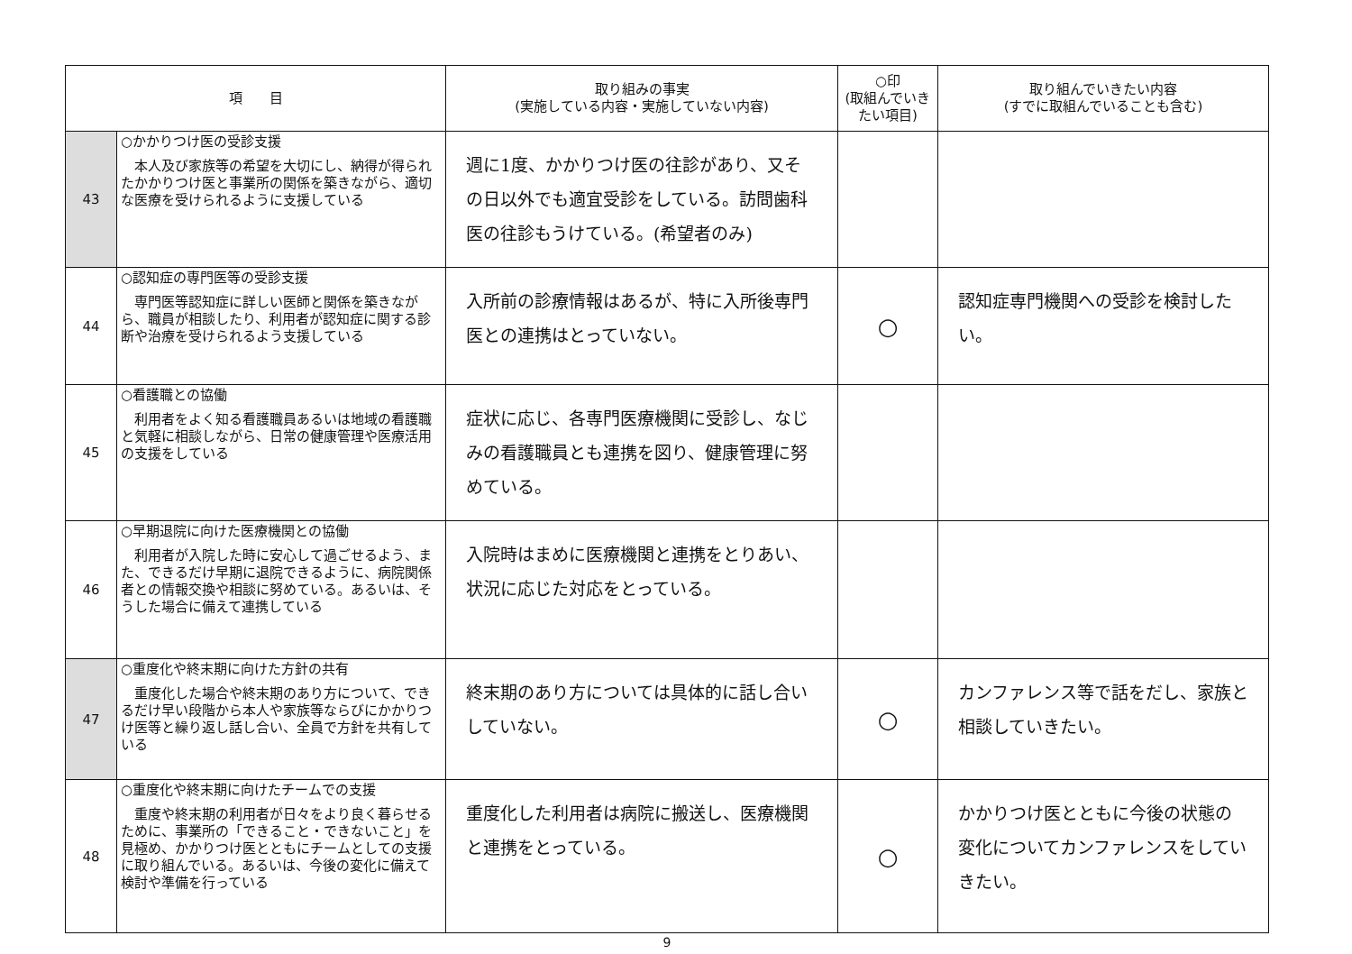| 項 目 | | 取り組みの事実 (実施している内容・実施していない内容) | ○印 (取組んでいきたい項目) | 取り組んでいきたい内容 (すでに取組んでいることも含む) |
| --- | --- | --- | --- | --- |
| 43 | ○かかりつけ医の受診支援 本人及び家族等の希望を大切にし、納得が得られたかかりつけ医と事業所の関係を築きながら、適切な医療を受けられるように支援している | 週に1度、かかりつけ医の往診があり、又その日以外でも適宜受診をしている。訪問歯科医の往診もうけている。(希望者のみ) | | |
| 44 | ○認知症の専門医等の受診支援 専門医等認知症に詳しい医師と関係を築きながら、職員が相談したり、利用者が認知症に関する診断や治療を受けられるよう支援している | 入所前の診療情報はあるが、特に入所後専門医との連携はとっていない。 | ○ | 認知症専門機関への受診を検討したい。 |
| 45 | ○看護職との協働 利用者をよく知る看護職員あるいは地域の看護職と気軽に相談しながら、日常の健康管理や医療活用の支援をしている | 症状に応じ、各専門医療機関に受診し、なじみの看護職員とも連携を図り、健康管理に努めている。 | | |
| 46 | ○早期退院に向けた医療機関との協働 利用者が入院した時に安心して過ごせるよう、また、できるだけ早期に退院できるように、病院関係者との情報交換や相談に努めている。あるいは、そうした場合に備えて連携している | 入院時はまめに医療機関と連携をとりあい、状況に応じた対応をとっている。 | | |
| 47 | ○重度化や終末期に向けた方針の共有 重度化した場合や終末期のあり方について、できるだけ早い段階から本人や家族等ならびにかかりつけ医等と繰り返し話し合い、全員で方針を共有している | 終末期のあり方については具体的に話し合いしていない。 | ○ | カンファレンス等で話をだし、家族と相談していきたい。 |
| 48 | ○重度化や終末期に向けたチームでの支援 重度や終末期の利用者が日々をより良く暮らせるために、事業所の「できること・できないこと」を見極め、かかりつけ医とともにチームとしての支援に取り組んでいる。あるいは、今後の変化に備えて検討や準備を行っている | 重度化した利用者は病院に搬送し、医療機関と連携をとっている。 | ○ | かかりつけ医とともに今後の状態の変化についてカンファレンスをしていきたい。 |
9